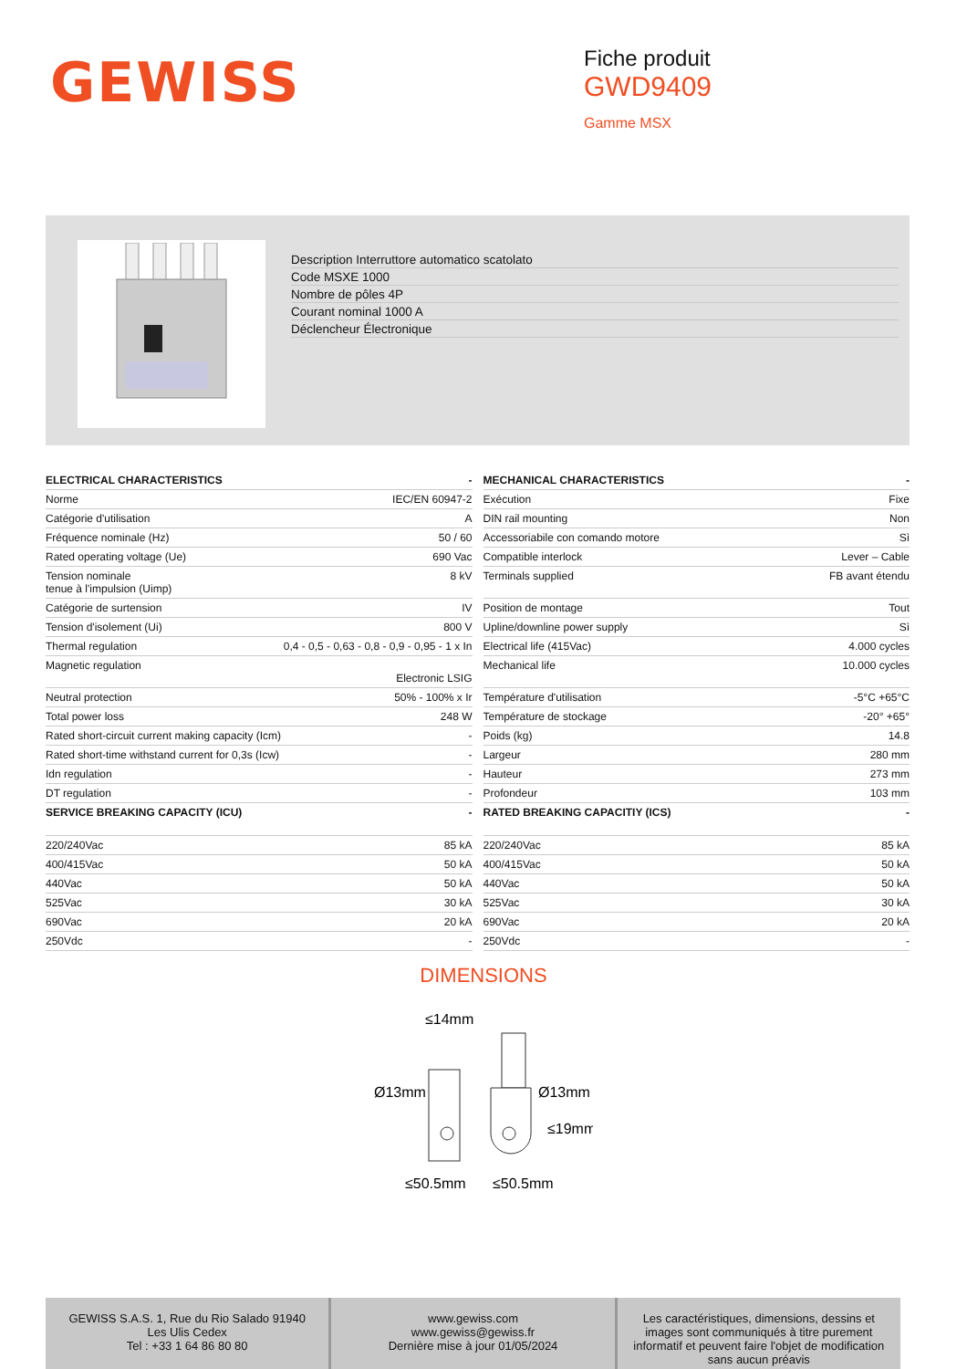GEWISS
Fiche produit
GWD9409
Gamme MSX
Description Interruttore automatico scatolato
Code MSXE 1000
Nombre de pôles 4P
Courant nominal 1000 A
Déclencheur Électronique
| ELECTRICAL CHARACTERISTICS | - |
| --- | --- |
| Norme | IEC/EN 60947-2 |
| Catégorie d'utilisation | A |
| Fréquence nominale (Hz) | 50 / 60 |
| Rated operating voltage (Ue) | 690 Vac |
| Tension nominale tenue à l'impulsion (Uimp) | 8 kV |
| Catégorie de surtension | IV |
| Tension d'isolement (Ui) | 800 V |
| Thermal regulation | 0,4 - 0,5 - 0,63 - 0,8 - 0,9 - 0,95 - 1 x In |
| Magnetic regulation | Electronic LSIG |
| Neutral protection | 50% - 100% x Ir |
| Total power loss | 248 W |
| Rated short-circuit current making capacity (Icm) | - |
| Rated short-time withstand current for 0,3s (Icw) | - |
| Idn regulation | - |
| DT regulation | - |
| SERVICE BREAKING CAPACITY (ICU) | - |
| 220/240Vac | 85 kA |
| 400/415Vac | 50 kA |
| 440Vac | 50 kA |
| 525Vac | 30 kA |
| 690Vac | 20 kA |
| 250Vdc | - |
| MECHANICAL CHARACTERISTICS | - |
| --- | --- |
| Exécution | Fixe |
| DIN rail mounting | Non |
| Accessoriabile con comando motore | Sì |
| Compatible interlock | Lever – Cable |
| Terminals supplied | FB avant étendu |
| Position de montage | Tout |
| Upline/downline power supply | Sì |
| Electrical life (415Vac) | 4.000 cycles |
| Mechanical life | 10.000 cycles |
| Température d'utilisation | -5°C +65°C |
| Température de stockage | -20° +65° |
| Poids (kg) | 14.8 |
| Largeur | 280 mm |
| Hauteur | 273 mm |
| Profondeur | 103 mm |
| RATED BREAKING CAPACITIY (ICS) | - |
| 220/240Vac | 85 kA |
| 400/415Vac | 50 kA |
| 440Vac | 50 kA |
| 525Vac | 30 kA |
| 690Vac | 20 kA |
| 250Vdc | - |
DIMENSIONS
≤14mm
Ø13mm
Ø13mm
≤19mm
≤50,5mm
≤50,5mm
GEWISS S.A.S. 1, Rue du Rio Salado 91940
Les Ulis Cedex
Tel : +33 1 64 86 80 80
www.gewiss.com
www.gewiss@gewiss.fr
Dernière mise à jour 01/05/2024
Les caractéristiques, dimensions, dessins et images sont communiqués à titre purement informatif et peuvent faire l'objet de modification sans aucun préavis